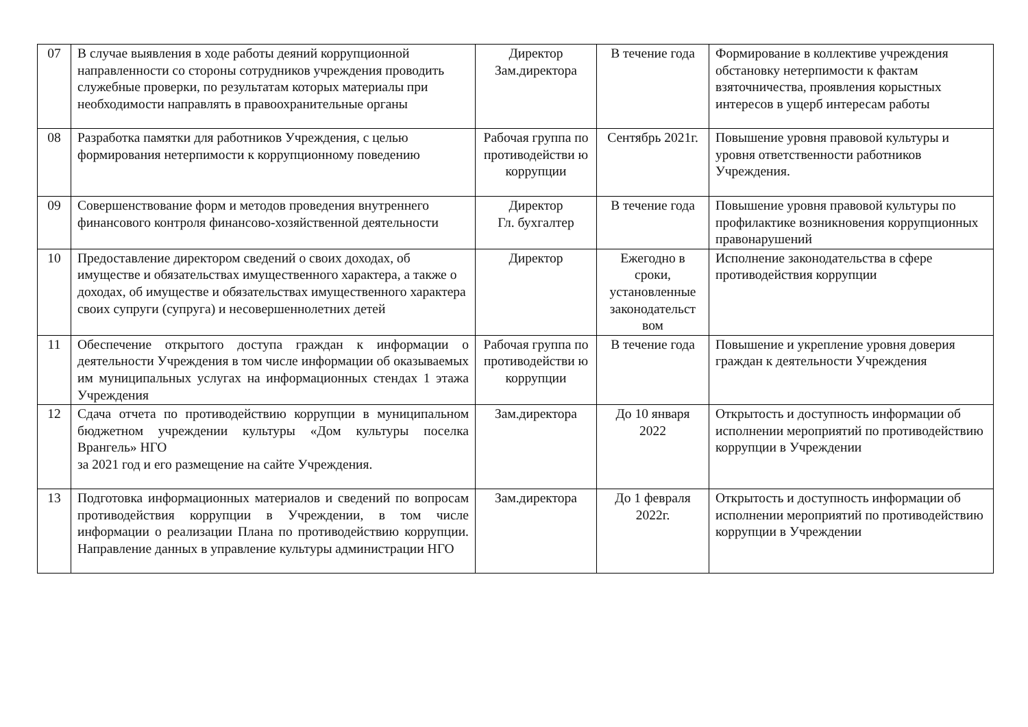| 07 | В случае выявления в ходе работы деяний коррупционной направленности со стороны сотрудников учреждения проводить служебные проверки, по результатам которых материалы при необходимости направлять в правоохранительные органы | Директор Зам.директора | В течение года | Формирование в коллективе учреждения обстановку нетерпимости к фактам взяточничества, проявления корыстных интересов в ущерб интересам работы |
| 08 | Разработка памятки для работников Учреждения, с целью формирования нетерпимости к коррупционному поведению | Рабочая группа по противодействи ю коррупции | Сентябрь 2021г. | Повышение уровня правовой культуры и уровня ответственности работников Учреждения. |
| 09 | Совершенствование форм и методов проведения внутреннего финансового контроля финансово-хозяйственной деятельности | Директор Гл. бухгалтер | В течение года | Повышение уровня правовой культуры по профилактике возникновения коррупционных правонарушений |
| 10 | Предоставление директором сведений о своих доходах, об имуществе и обязательствах имущественного характера, а также о доходах, об имуществе и обязательствах имущественного характера своих супруги (супруга) и несовершеннолетних детей | Директор | Ежегодно в сроки, установленные законодательст вом | Исполнение законодательства в сфере противодействия коррупции |
| 11 | Обеспечение открытого доступа граждан к информации о деятельности Учреждения в том числе информации об оказываемых им муниципальных услугах на информационных стендах 1 этажа Учреждения | Рабочая группа по противодействи ю коррупции | В течение года | Повышение и укрепление уровня доверия граждан к деятельности Учреждения |
| 12 | Сдача отчета по противодействию коррупции в муниципальном бюджетном учреждении культуры «Дом культуры поселка Врангель» НГО за 2021 год и его размещение на сайте Учреждения. | Зам.директора | До 10 января 2022 | Открытость и доступность информации об исполнении мероприятий по противодействию коррупции в Учреждении |
| 13 | Подготовка информационных материалов и сведений по вопросам противодействия коррупции в Учреждении, в том числе информации о реализации Плана по противодействию коррупции. Направление данных в управление культуры администрации НГО | Зам.директора | До 1 февраля 2022г. | Открытость и доступность информации об исполнении мероприятий по противодействию коррупции в Учреждении |